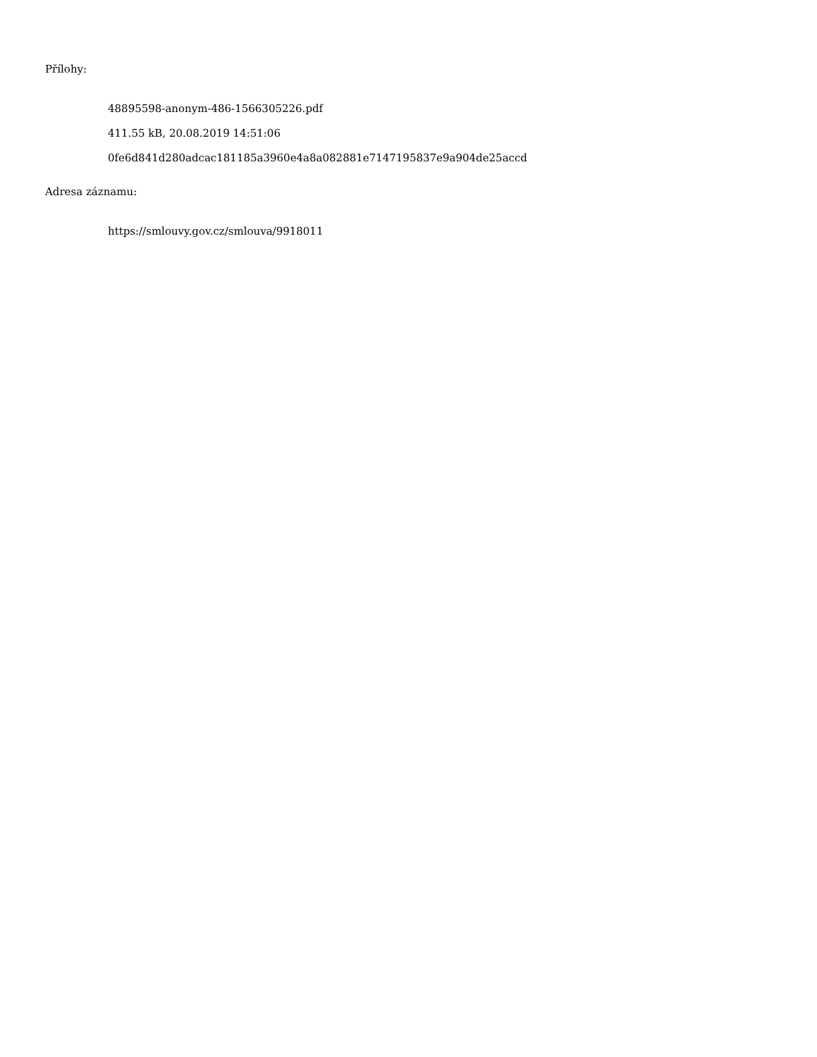Přílohy:
48895598-anonym-486-1566305226.pdf
411.55 kB, 20.08.2019 14:51:06
0fe6d841d280adcac181185a3960e4a8a082881e7147195837e9a904de25accd
Adresa záznamu:
https://smlouvy.gov.cz/smlouva/9918011